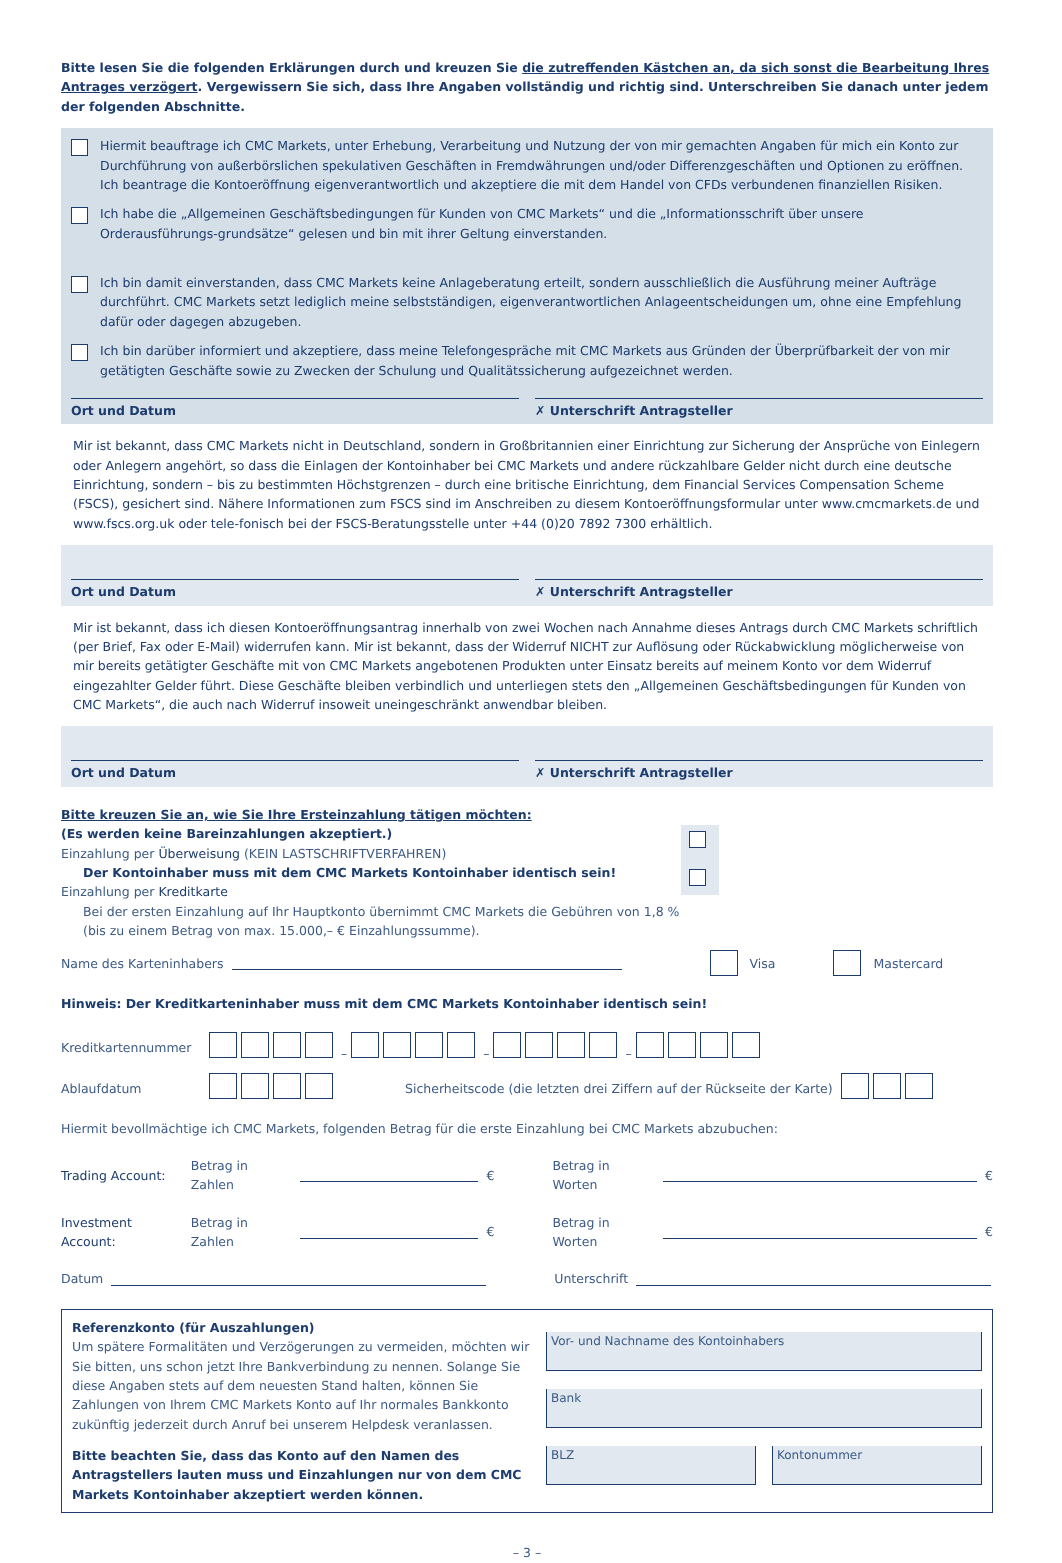Bitte lesen Sie die folgenden Erklärungen durch und kreuzen Sie die zutreffenden Kästchen an, da sich sonst die Bearbeitung Ihres Antrages verzögert. Vergewissern Sie sich, dass Ihre Angaben vollständig und richtig sind. Unterschreiben Sie danach unter jedem der folgenden Abschnitte.
Hiermit beauftrage ich CMC Markets, unter Erhebung, Verarbeitung und Nutzung der von mir gemachten Angaben für mich ein Konto zur Durchführung von außerbörslichen spekulativen Geschäften in Fremdwährungen und/oder Differenzgeschäften und Optionen zu eröffnen. Ich beantrage die Kontoeröffnung eigenverantwortlich und akzeptiere die mit dem Handel von CFDs verbundenen finanziellen Risiken.
Ich habe die „Allgemeinen Geschäftsbedingungen für Kunden von CMC Markets“ und die „Informationsschrift über unsere Orderausführungs-grundsätze“ gelesen und bin mit ihrer Geltung einverstanden.
Ich bin damit einverstanden, dass CMC Markets keine Anlageberatung erteilt, sondern ausschließlich die Ausführung meiner Aufträge durchführt. CMC Markets setzt lediglich meine selbstständigen, eigenverantwortlichen Anlageentscheidungen um, ohne eine Empfehlung dafür oder dagegen abzugeben.
Ich bin darüber informiert und akzeptiere, dass meine Telefongespräche mit CMC Markets aus Gründen der Überprüfbarkeit der von mir getätigten Geschäfte sowie zu Zwecken der Schulung und Qualitätssicherung aufgezeichnet werden.
Ort und Datum ✗ Unterschrift Antragsteller
Mir ist bekannt, dass CMC Markets nicht in Deutschland, sondern in Großbritannien einer Einrichtung zur Sicherung der Ansprüche von Einlegern oder Anlegern angehört, so dass die Einlagen der Kontoinhaber bei CMC Markets und andere rückzahlbare Gelder nicht durch eine deutsche Einrichtung, sondern – bis zu bestimmten Höchstgrenzen – durch eine britische Einrichtung, dem Financial Services Compensation Scheme (FSCS), gesichert sind. Nähere Informationen zum FSCS sind im Anschreiben zu diesem Kontoeröffnungsformular unter www.cmcmarkets.de und www.fscs.org.uk oder tele-fonisch bei der FSCS-Beratungsstelle unter +44 (0)20 7892 7300 erhältlich.
Ort und Datum ✗ Unterschrift Antragsteller
Mir ist bekannt, dass ich diesen Kontoeröffnungsantrag innerhalb von zwei Wochen nach Annahme dieses Antrags durch CMC Markets schriftlich (per Brief, Fax oder E-Mail) widerrufen kann. Mir ist bekannt, dass der Widerruf NICHT zur Auflösung oder Rückabwicklung möglicherweise von mir bereits getätigter Geschäfte mit von CMC Markets angebotenen Produkten unter Einsatz bereits auf meinem Konto vor dem Widerruf eingezahlter Gelder führt. Diese Geschäfte bleiben verbindlich und unterliegen stets den „Allgemeinen Geschäftsbedingungen für Kunden von CMC Markets“, die auch nach Widerruf insoweit uneingeschränkt anwendbar bleiben.
Ort und Datum ✗ Unterschrift Antragsteller
Bitte kreuzen Sie an, wie Sie Ihre Ersteinzahlung tätigen möchten:
(Es werden keine Bareinzahlungen akzeptiert.)
Einzahlung per Überweisung (KEIN LASTSCHRIFTVERFAHREN)
Der Kontoinhaber muss mit dem CMC Markets Kontoinhaber identisch sein!
Einzahlung per Kreditkarte
Bei der ersten Einzahlung auf Ihr Hauptkonto übernimmt CMC Markets die Gebühren von 1,8 % (bis zu einem Betrag von max. 15.000,– € Einzahlungssumme).
Name des Karteninhabers Visa Mastercard
Hinweis: Der Kreditkarteninhaber muss mit dem CMC Markets Kontoinhaber identisch sein!
Kreditkartennummer – – –
Ablaufdatum Sicherheitscode (die letzten drei Ziffern auf der Rückseite der Karte)
Hiermit bevollmächtige ich CMC Markets, folgenden Betrag für die erste Einzahlung bei CMC Markets abzubuchen:
Trading Account: Betrag in Zahlen € Betrag in Worten €
Investment Account: Betrag in Zahlen € Betrag in Worten €
Datum Unterschrift
Referenzkonto (für Auszahlungen)
Um spätere Formalitäten und Verzögerungen zu vermeiden, möchten wir Sie bitten, uns schon jetzt Ihre Bankverbindung zu nennen. Solange Sie diese Angaben stets auf dem neuesten Stand halten, können Sie Zahlungen von Ihrem CMC Markets Konto auf Ihr normales Bankkonto zukünftig jederzeit durch Anruf bei unserem Helpdesk veranlassen.
Bitte beachten Sie, dass das Konto auf den Namen des Antragstellers lauten muss und Einzahlungen nur von dem CMC Markets Kontoinhaber akzeptiert werden können.
Vor- und Nachname des Kontoinhabers
Bank
BLZ Kontonummer
– 3 –